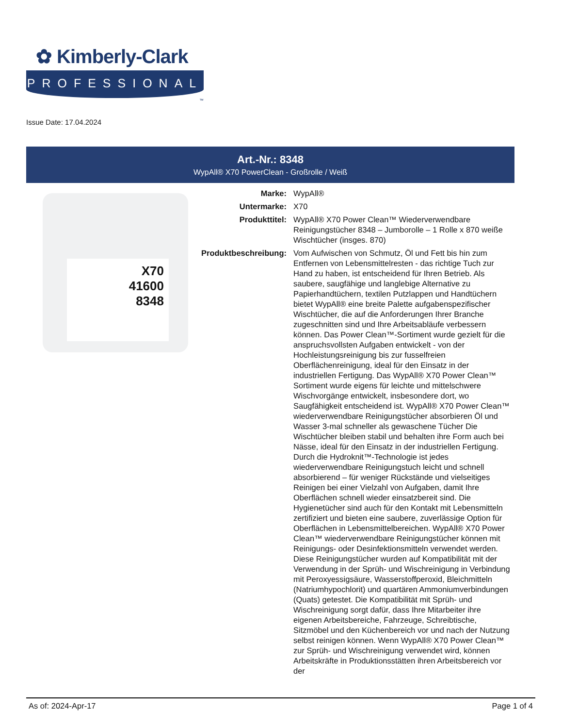✿ Kimberly-Clark
PROFESSIONAL
™
Issue Date: 17.04.2024
Art.-Nr.: 8348
WypAll® X70 PowerClean - Großrolle / Weiß
X70
41600
8348
| Marke: | WypAll® |
| Untermarke: | X70 |
| Produkttitel: | WypAll® X70 Power Clean™ Wiederverwendbare Reinigungstücher 8348 – Jumborolle – 1 Rolle x 870 weiße Wischtücher (insges. 870) |
| Produktbeschreibung: | Vom Aufwischen von Schmutz, Öl und Fett bis hin zum Entfernen von Lebensmittelresten - das richtige Tuch zur Hand zu haben, ist entscheidend für Ihren Betrieb. Als saubere, saugfähige und langlebige Alternative zu Papierhandtüchern, textilen Putzlappen und Handtüchern bietet WypAll® eine breite Palette aufgabenspezifischer Wischtücher, die auf die Anforderungen Ihrer Branche zugeschnitten sind und Ihre Arbeitsabläufe verbessern können. Das Power Clean™-Sortiment wurde gezielt für die anspruchsvollsten Aufgaben entwickelt - von der Hochleistungsreinigung bis zur fusselfreien Oberflächenreinigung, ideal für den Einsatz in der industriellen Fertigung. Das WypAll® X70 Power Clean™ Sortiment wurde eigens für leichte und mittelschwere Wischvorgänge entwickelt, insbesondere dort, wo Saugfähigkeit entscheidend ist. WypAll® X70 Power Clean™ wiederverwendbare Reinigungstücher absorbieren Öl und Wasser 3-mal schneller als gewaschene Tücher Die Wischtücher bleiben stabil und behalten ihre Form auch bei Nässe, ideal für den Einsatz in der industriellen Fertigung. Durch die Hydroknit™-Technologie ist jedes wiederverwendbare Reinigungstuch leicht und schnell absorbierend – für weniger Rückstände und vielseitiges Reinigen bei einer Vielzahl von Aufgaben, damit Ihre Oberflächen schnell wieder einsatzbereit sind. Die Hygienetücher sind auch für den Kontakt mit Lebensmitteln zertifiziert und bieten eine saubere, zuverlässige Option für Oberflächen in Lebensmittelbereichen. WypAll® X70 Power Clean™ wiederverwendbare Reinigungstücher können mit Reinigungs- oder Desinfektionsmitteln verwendet werden. Diese Reinigungstücher wurden auf Kompatibilität mit der Verwendung in der Sprüh- und Wischreinigung in Verbindung mit Peroxyessigsäure, Wasserstoffperoxid, Bleichmitteln (Natriumhypochlorit) und quartären Ammoniumverbindungen (Quats) getestet. Die Kompatibilität mit Sprüh- und Wischreinigung sorgt dafür, dass Ihre Mitarbeiter ihre eigenen Arbeitsbereiche, Fahrzeuge, Schreibtische, Sitzmöbel und den Küchenbereich vor und nach der Nutzung selbst reinigen können. Wenn WypAll® X70 Power Clean™ zur Sprüh- und Wischreinigung verwendet wird, können Arbeitskräfte in Produktionsstätten ihren Arbeitsbereich vor der |
As of: 2024-Apr-17 Page 1 of 4